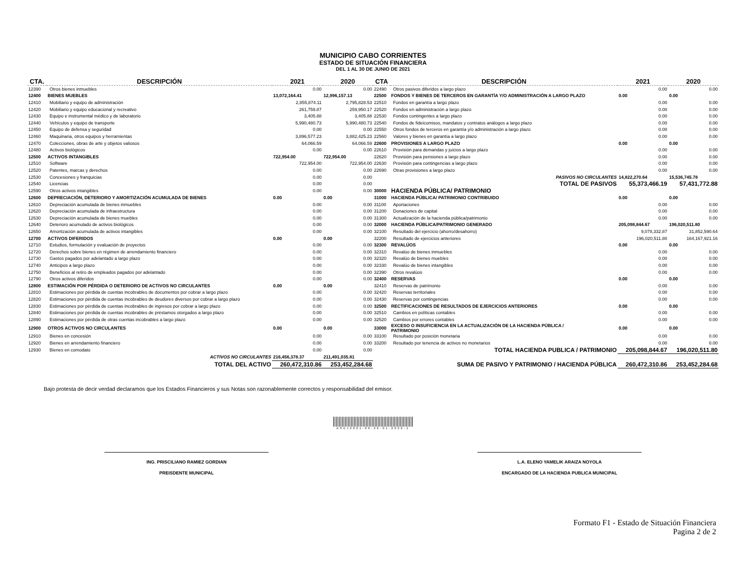MUNICIPIO CABO CORRIENTES
ESTADO DE SITUACIÓN FINANCIERA
DEL 1 AL 30 DE JUNIO DE 2021
| CTA. | DESCRIPCIÓN | 2021 | 2020 | CTA | DESCRIPCIÓN | 2021 | 2020 |
| --- | --- | --- | --- | --- | --- | --- | --- |
| 12390 | Otros bienes inmuebles | 0.00 | 0.00 | 22490 | Otros pasivos diferidos a largo plazo | 0.00 | 0.00 |
| 12400 | BIENES MUEBLES | 13,072,164.41 | 12,996,157.13 | 22500 | FONDOS Y BIENES DE TERCEROS EN GARANTÍA Y/O ADMINISTRACIÓN A LARGO PLAZO | 0.00 | 0.00 |
| 12410 | Mobiliario y equipo de administración | 2,855,874.11 | 2,795,828.53 | 22510 | Fondos en garantía a largo plazo | 0.00 | 0.00 |
| 12420 | Mobiliario y equipo educacional y recreativo | 261,759.87 | 259,950.17 | 22520 | Fondos en administración a largo plazo | 0.00 | 0.00 |
| 12430 | Equipo e instrumental médico y de laboratorio | 3,405.88 | 3,405.88 | 22530 | Fondos contingentes a largo plazo | 0.00 | 0.00 |
| 12440 | Vehículos y equipo de transporte | 5,990,480.73 | 5,990,480.73 | 22540 | Fondos de fideicomisos, mandatos y contratos análogos a largo plazo | 0.00 | 0.00 |
| 12450 | Equipo de defensa y seguridad | 0.00 | 0.00 | 22550 | Otros fondos de terceros en garantía y/o administración a largo plazo | 0.00 | 0.00 |
| 12460 | Maquinaria, otros equipos y herramientas | 3,896,577.23 | 3,882,425.23 | 22560 | Valores y bienes en garantía a largo plazo | 0.00 | 0.00 |
| 12470 | Colecciones, obras de arte y objetos valiosos | 64,066.59 | 64,066.59 | 22600 | PROVISIONES A LARGO PLAZO | 0.00 | 0.00 |
| 12480 | Activos biológicos | 0.00 | 0.00 | 22610 | Provisión para demandas y juicios a largo plazo | 0.00 | 0.00 |
| 12500 | ACTIVOS INTANGIBLES | 722,954.00 | 722,954.00 | 22620 | Provisión para pensiones a largo plazo | 0.00 | 0.00 |
| 12510 | Software | 722,954.00 | 722,954.00 | 22630 | Provisión para contingencias a largo plazo | 0.00 | 0.00 |
| 12520 | Patentes, marcas y derechos | 0.00 | 0.00 | 22690 | Otras provisiones a largo plazo | 0.00 | 0.00 |
| 12530 | Concesiones y franquicias | 0.00 | 0.00 | | PASIVOS NO CIRCULANTES | 14,822,270.64 | 15,536,745.78 |
| 12540 | Licencias | 0.00 | 0.00 | | TOTAL DE PASIVOS | 55,373,466.19 | 57,431,772.88 |
| 12590 | Otros activos intangibles | 0.00 | 0.00 | 30000 | HACIENDA PÚBLICA/ PATRIMONIO | | |
| 12600 | DEPRECIACIÓN, DETERIORO Y AMORTIZACIÓN ACUMULADA DE BIENES | 0.00 | 0.00 | 31000 | HACIENDA PÚBLICA/ PATRIMONIO CONTRIBUIDO | 0.00 | 0.00 |
| 12610 | Depreciación acumulada de bienes inmuebles | 0.00 | 0.00 | 31100 | Aportaciones | 0.00 | 0.00 |
| 12620 | Depreciación acumulada de infraestructura | 0.00 | 0.00 | 31200 | Donaciones de capital | 0.00 | 0.00 |
| 12630 | Depreciación acumulada de bienes muebles | 0.00 | 0.00 | 31300 | Actualización de la hacienda pública/patrimonio | 0.00 | 0.00 |
| 12640 | Deterioro acumulado de activos biológicos | 0.00 | 0.00 | 32000 | HACIENDA PÚBLICA/PATRIMONIO GENERADO | 205,098,844.67 | 196,020,511.80 |
| 12650 | Amortización acumulada de activos intangibles | 0.00 | 0.00 | 32100 | Resultado del ejercicio (ahorro/desahorro) | 9,078,332.87 | 31,852,590.64 |
| 12700 | ACTIVOS DIFERIDOS | 0.00 | 0.00 | 32200 | Resultado de ejercicios anteriores | 196,020,511.80 | 164,167,921.16 |
| 12710 | Estudios, formulación y evaluación de proyectos | 0.00 | 0.00 | 32300 | REVALÚOS | 0.00 | 0.00 |
| 12720 | Derechos sobre bienes en régimen de arrendamiento financiero | 0.00 | 0.00 | 32310 | Revalúo de bienes inmuebles | 0.00 | 0.00 |
| 12730 | Gastos pagados por adelantado a largo plazo | 0.00 | 0.00 | 32320 | Revalúo de bienes muebles | 0.00 | 0.00 |
| 12740 | Anticipos a largo plazo | 0.00 | 0.00 | 32330 | Revalúo de bienes intangibles | 0.00 | 0.00 |
| 12750 | Beneficios al retiro de empleados pagados por adelantado | 0.00 | 0.00 | 32390 | Otros revalúos | 0.00 | 0.00 |
| 12790 | Otros activos diferidos | 0.00 | 0.00 | 32400 | RESERVAS | 0.00 | 0.00 |
| 12800 | ESTIMACIÓN POR PÉRDIDA O DETERIORO DE ACTIVOS NO CIRCULANTES | 0.00 | 0.00 | 32410 | Reservas de patrimonio | 0.00 | 0.00 |
| 12810 | Estimaciones por pérdida de cuentas incobrables de documentos por cobrar a largo plazo | 0.00 | 0.00 | 32420 | Reservas territoriales | 0.00 | 0.00 |
| 12820 | Estimaciones por pérdida de cuentas incobrables de deudores diversos por cobrar a largo plazo | 0.00 | 0.00 | 32430 | Reservas por contingencias | 0.00 | 0.00 |
| 12830 | Estimaciones por pérdida de cuentas incobrables de ingresos por cobrar a largo plazo | 0.00 | 0.00 | 32500 | RECTIFICACIONES DE RESULTADOS DE EJERCICIOS ANTERIORES | 0.00 | 0.00 |
| 12840 | Estimaciones por pérdida de cuentas incobrables de préstamos otorgados a largo plazo | 0.00 | 0.00 | 32510 | Cambios en políticas contables | 0.00 | 0.00 |
| 12890 | Estimaciones por pérdida de otras cuentas incobrables a largo plazo | 0.00 | 0.00 | 32520 | Cambios por errores contables | 0.00 | 0.00 |
| 12900 | OTROS ACTIVOS NO CIRCULANTES | 0.00 | 0.00 | 33000 | EXCESO O INSUFICIENCIA EN LA ACTUALIZACIÓN DE LA HACIENDA PÚBLICA / PATRIMONIO | 0.00 | 0.00 |
| 12910 | Bienes en concesión | 0.00 | 0.00 | 33100 | Resultado por posición monetaria | 0.00 | 0.00 |
| 12920 | Bienes en arrendamiento financiero | 0.00 | 0.00 | 33200 | Resultado por tenencia de activos no monetarios | 0.00 | 0.00 |
| 12930 | Bienes en comodato | 0.00 | 0.00 | | TOTAL HACIENDA PUBLICA / PATRIMONIO | 205,098,844.67 | 196,020,511.80 |
| | ACTIVOS NO CIRCULANTES | 216,456,378.37 | 211,491,035.81 | | | | |
| | TOTAL DEL ACTIVO | 260,472,310.86 | 253,452,284.68 | | SUMA DE PASIVO Y PATRIMONIO / HACIENDA PÚBLICA | 260,472,310.86 | 253,452,284.68 |
Bajo protesta de decir verdad declaramos que los Estados Financieros y sus Notas son razonablemente correctos y responsabilidad del emisor.
ASEJ2021-06-26-01-2022-1
ING. PRISCILIANO RAMIEZ GORDIAN
PREISDENTE MUNICIPAL
L.A. ELENO YAMELIK ARAIZA NOYOLA
ENCARGADO DE LA HACIENDA PUBLICA MUNICIPAL
Formato F1 - Estado de Situación Financiera
Pagina 2 de 2